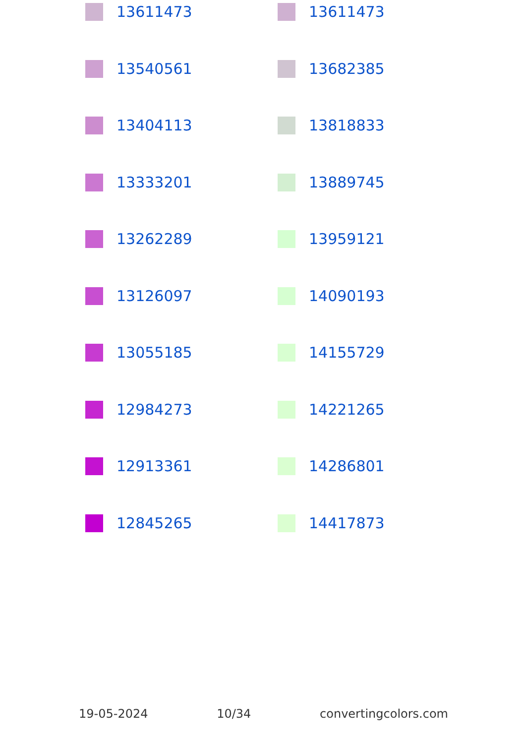13611473
13611473
13540561
13682385
13404113
13818833
13333201
13889745
13262289
13959121
13126097
14090193
13055185
14155729
12984273
14221265
12913361
14286801
12845265
14417873
19-05-2024 10/34 convertingcolors.com